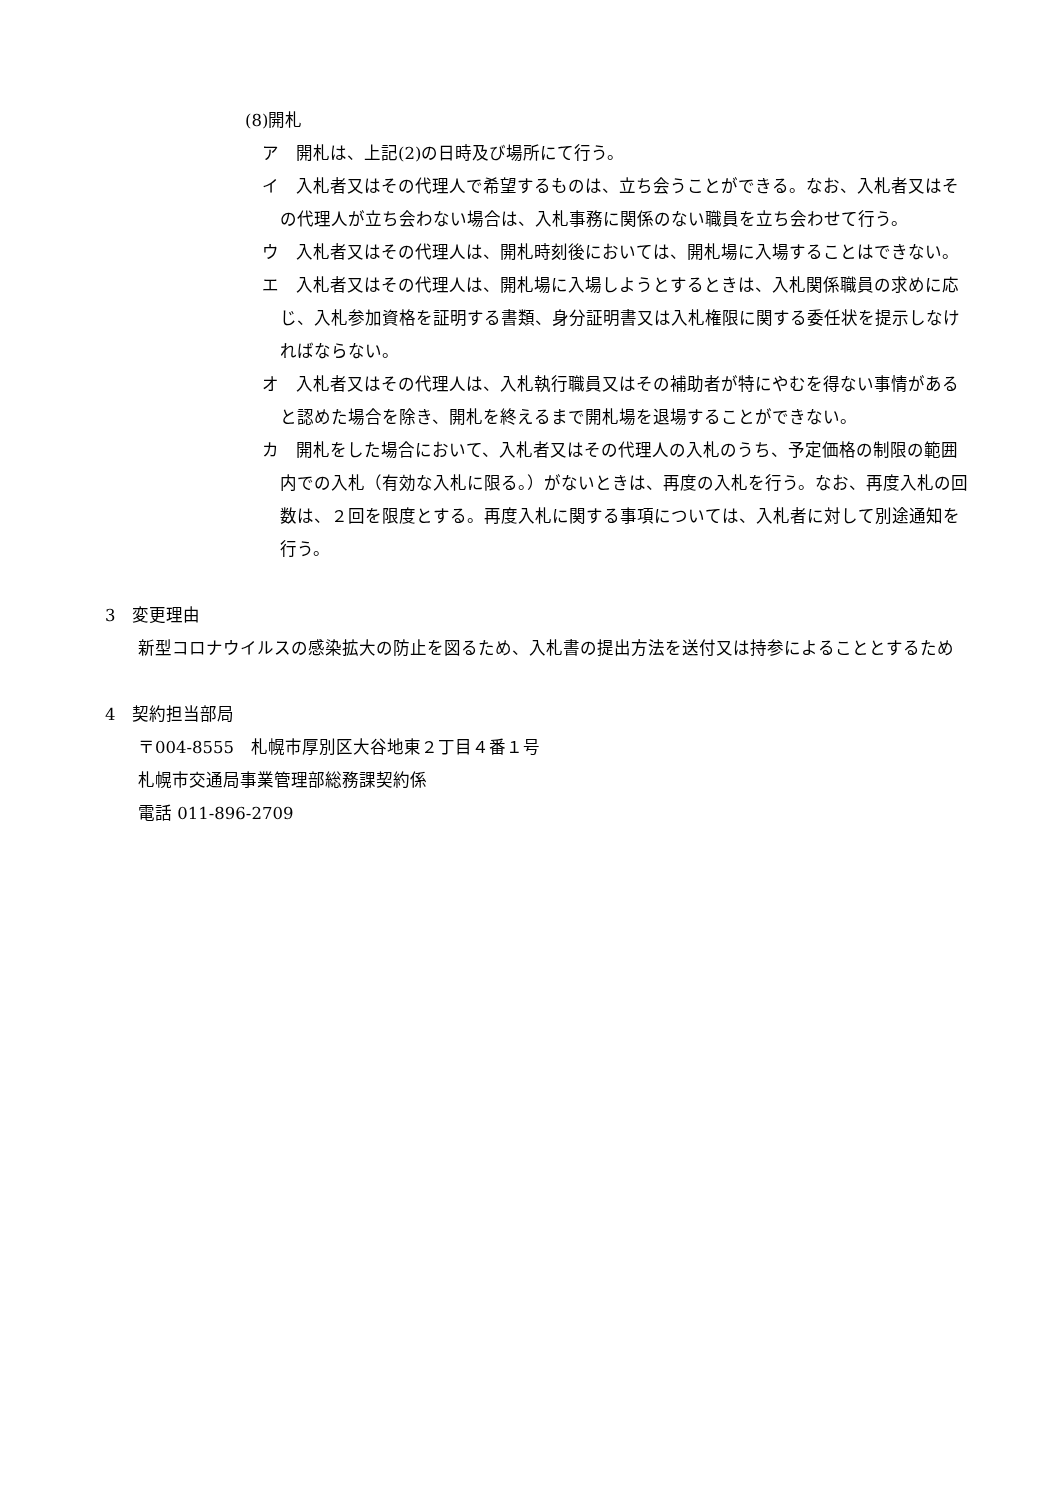(8)開札
ア　開札は、上記(2)の日時及び場所にて行う。
イ　入札者又はその代理人で希望するものは、立ち会うことができる。なお、入札者又はその代理人が立ち会わない場合は、入札事務に関係のない職員を立ち会わせて行う。
ウ　入札者又はその代理人は、開札時刻後においては、開札場に入場することはできない。
エ　入札者又はその代理人は、開札場に入場しようとするときは、入札関係職員の求めに応じ、入札参加資格を証明する書類、身分証明書又は入札権限に関する委任状を提示しなければならない。
オ　入札者又はその代理人は、入札執行職員又はその補助者が特にやむを得ない事情があると認めた場合を除き、開札を終えるまで開札場を退場することができない。
カ　開札をした場合において、入札者又はその代理人の入札のうち、予定価格の制限の範囲内での入札（有効な入札に限る。）がないときは、再度の入札を行う。なお、再度入札の回数は、２回を限度とする。再度入札に関する事項については、入札者に対して別途通知を行う。
3　変更理由
新型コロナウイルスの感染拡大の防止を図るため、入札書の提出方法を送付又は持参によることとするため
4　契約担当部局
〒004-8555　札幌市厚別区大谷地東２丁目４番１号
札幌市交通局事業管理部総務課契約係
電話 011-896-2709